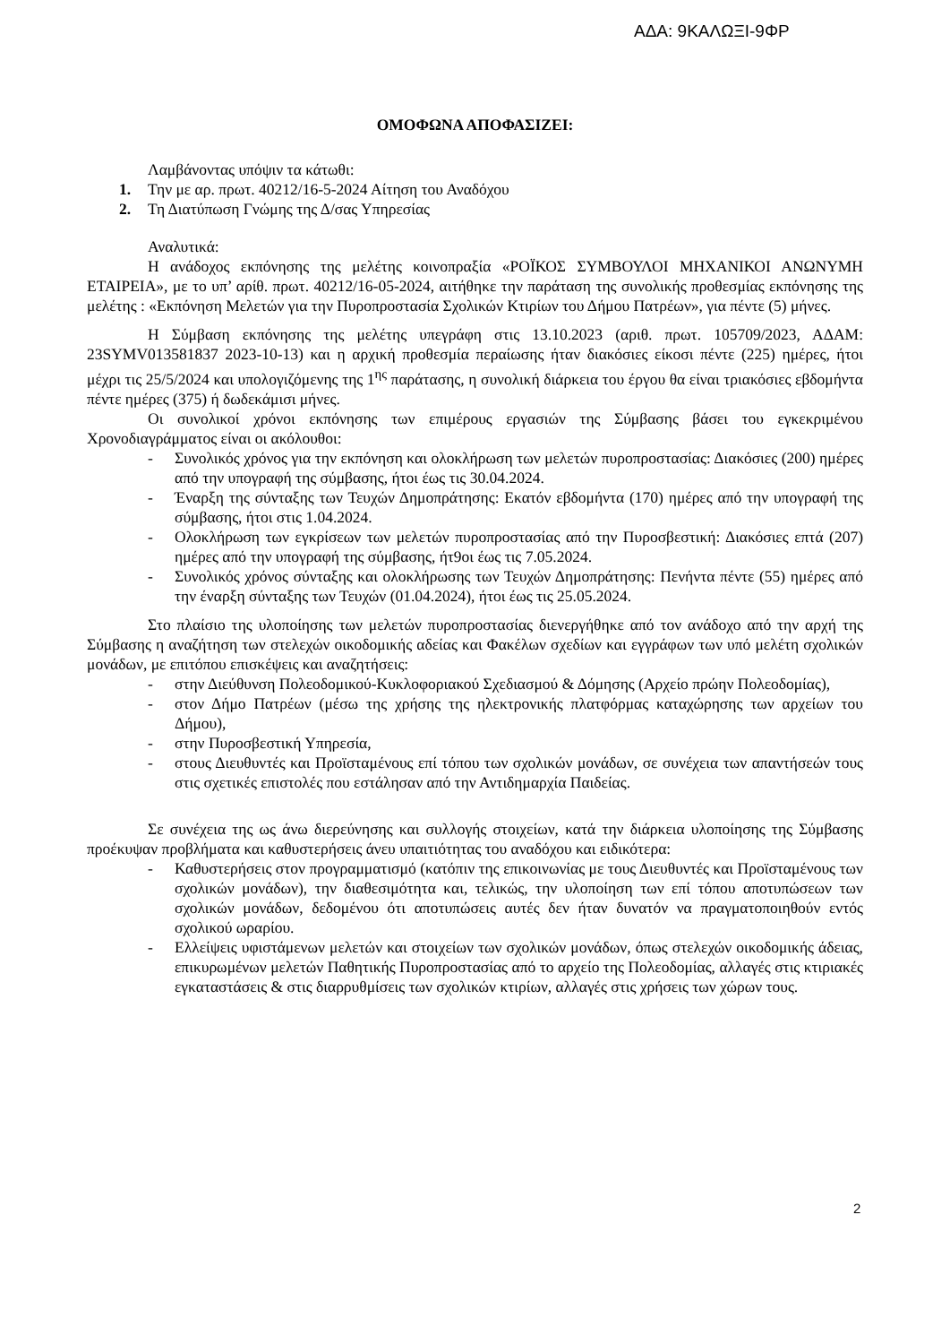ΑΔΑ: 9ΚΑΛΩΞΙ-9ΦΡ
ΟΜΟΦΩΝΑ ΑΠΟΦΑΣΙΖΕΙ:
Λαμβάνοντας υπόψιν τα κάτωθι:
1. Την με αρ. πρωτ. 40212/16-5-2024 Αίτηση του Αναδόχου
2. Τη Διατύπωση Γνώμης της Δ/σας Υπηρεσίας
Αναλυτικά:
Η ανάδοχος εκπόνησης της μελέτης κοινοπραξία «ΡΟΪΚΟΣ ΣΥΜΒΟΥΛΟΙ ΜΗΧΑΝΙΚΟΙ ΑΝΩΝΥΜΗ ΕΤΑΙΡΕΙΑ», με το υπ’ αρίθ. πρωτ. 40212/16-05-2024, αιτήθηκε την παράταση της συνολικής προθεσμίας εκπόνησης της μελέτης : «Εκπόνηση Μελετών για την Πυροπροστασία Σχολικών Κτιρίων του Δήμου Πατρέων», για πέντε (5) μήνες.
Η Σύμβαση εκπόνησης της μελέτης υπεγράφη στις 13.10.2023 (αριθ. πρωτ. 105709/2023, ΑΔΑΜ: 23SYMV013581837 2023-10-13) και η αρχική προθεσμία περαίωσης ήταν διακόσιες είκοσι πέντε (225) ημέρες, ήτοι μέχρι τις 25/5/2024 και υπολογιζόμενης της 1<sup>ης</sup> παράτασης, η συνολική διάρκεια του έργου θα είναι τριακόσιες εβδομήντα πέντε ημέρες (375) ή δωδεκάμισι μήνες.
Οι συνολικοί χρόνοι εκπόνησης των επιμέρους εργασιών της Σύμβασης βάσει του εγκεκριμένου Χρονοδιαγράμματος είναι οι ακόλουθοι:
- Συνολικός χρόνος για την εκπόνηση και ολοκλήρωση των μελετών πυροπροστασίας: Διακόσιες (200) ημέρες από την υπογραφή της σύμβασης, ήτοι έως τις 30.04.2024.
- Έναρξη της σύνταξης των Τευχών Δημοπράτησης: Εκατόν εβδομήντα (170) ημέρες από την υπογραφή της σύμβασης, ήτοι στις 1.04.2024.
- Ολοκλήρωση των εγκρίσεων των μελετών πυροπροστασίας από την Πυροσβεστική: Διακόσιες επτά (207) ημέρες από την υπογραφή της σύμβασης, ήτ9οι έως τις 7.05.2024.
- Συνολικός χρόνος σύνταξης και ολοκλήρωσης των Τευχών Δημοπράτησης: Πενήντα πέντε (55) ημέρες από την έναρξη σύνταξης των Τευχών (01.04.2024), ήτοι έως τις 25.05.2024.
Στο πλαίσιο της υλοποίησης των μελετών πυροπροστασίας διενεργήθηκε από τον ανάδοχο από την αρχή της Σύμβασης η αναζήτηση των στελεχών οικοδομικής αδείας και Φακέλων σχεδίων και εγγράφων των υπό μελέτη σχολικών μονάδων, με επιτόπου επισκέψεις και αναζητήσεις:
- στην Διεύθυνση Πολεοδομικού-Κυκλοφοριακού Σχεδιασμού & Δόμησης (Αρχείο πρώην Πολεοδομίας),
- στον Δήμο Πατρέων (μέσω της χρήσης της ηλεκτρονικής πλατφόρμας καταχώρησης των αρχείων του Δήμου),
- στην Πυροσβεστική Υπηρεσία,
- στους Διευθυντές και Προϊσταμένους επί τόπου των σχολικών μονάδων, σε συνέχεια των απαντήσεών τους στις σχετικές επιστολές που εστάλησαν από την Αντιδημαρχία Παιδείας.
Σε συνέχεια της ως άνω διερεύνησης και συλλογής στοιχείων, κατά την διάρκεια υλοποίησης της Σύμβασης προέκυψαν προβλήματα και καθυστερήσεις άνευ υπαιτιότητας του αναδόχου και ειδικότερα:
- Καθυστερήσεις στον προγραμματισμό (κατόπιν της επικοινωνίας με τους Διευθυντές και Προϊσταμένους των σχολικών μονάδων), την διαθεσιμότητα και, τελικώς, την υλοποίηση των επί τόπου αποτυπώσεων των σχολικών μονάδων, δεδομένου ότι αποτυπώσεις αυτές δεν ήταν δυνατόν να πραγματοποιηθούν εντός σχολικού ωραρίου.
- Ελλείψεις υφιστάμενων μελετών και στοιχείων των σχολικών μονάδων, όπως στελεχών οικοδομικής άδειας, επικυρωμένων μελετών Παθητικής Πυροπροστασίας από το αρχείο της Πολεοδομίας, αλλαγές στις κτιριακές εγκαταστάσεις & στις διαρρυθμίσεις των σχολικών κτιρίων, αλλαγές στις χρήσεις των χώρων τους.
2